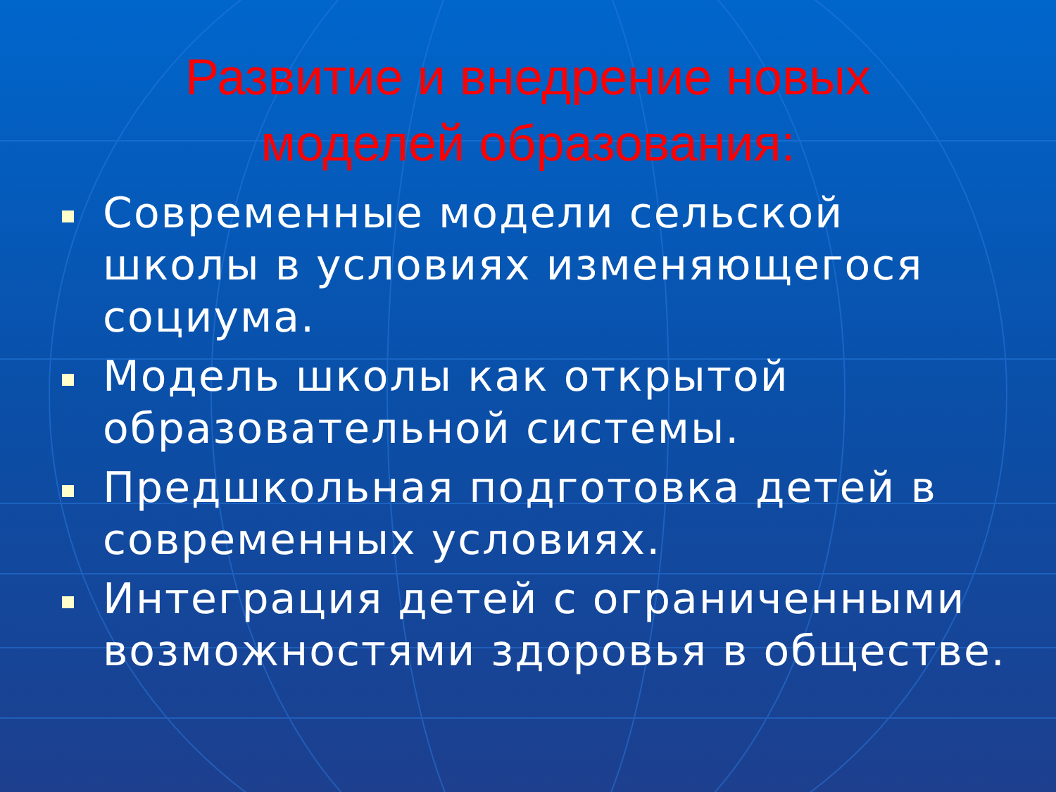Развитие и внедрение новых
моделей образования:
Современные модели сельской школы в условиях изменяющегося социума.
Модель школы как открытой образовательной системы.
Предшкольная подготовка детей в современных условиях.
Интеграция детей с ограниченными возможностями здоровья в обществе.